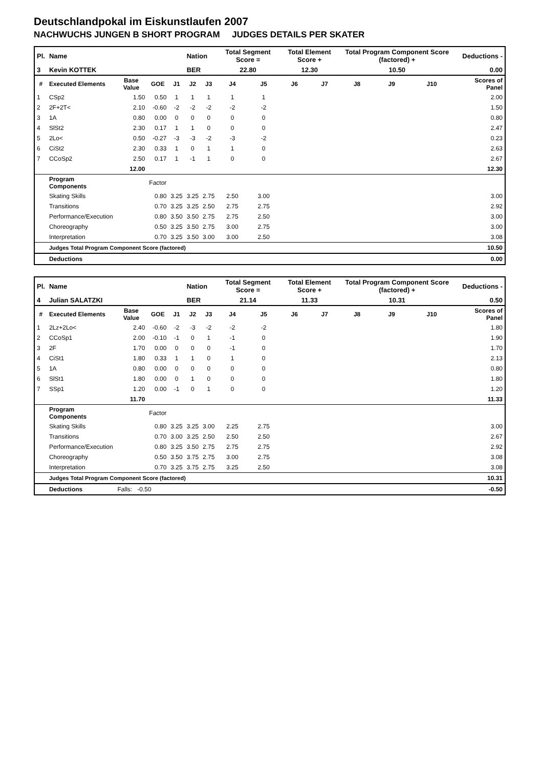Deutschlandpokal im Eiskunstlaufen 2007
NACHWUCHS JUNGEN B SHORT PROGRAM JUDGES DETAILS PER SKATER
| Pl. | Name | | | | Nation | | Total Segment Score = | | Total Element Score + | | Total Program Component Score (factored) + | | | Deductions - | |
| 3 | Kevin KOTTEK | | | | BER | | 22.80 | | 12.30 | | 10.50 | | | 0.00 | |
| # | Executed Elements | Base Value | GOE | J1 | J2 | J3 | J4 | J5 | J6 | J7 | J8 | J9 | J10 | | Scores of Panel |
| 1 | CSp2 | 1.50 | 0.50 | 1 | 1 | 1 | 1 | 1 | | | | | | | 2.00 |
| 2 | 2F+2T< | 2.10 | -0.60 | -2 | -2 | -2 | -2 | -2 | | | | | | | 1.50 |
| 3 | 1A | 0.80 | 0.00 | 0 | 0 | 0 | 0 | 0 | | | | | | | 0.80 |
| 4 | SlSt2 | 2.30 | 0.17 | 1 | 1 | 0 | 0 | 0 | | | | | | | 2.47 |
| 5 | 2Lo< | 0.50 | -0.27 | -3 | -3 | -2 | -3 | -2 | | | | | | | 0.23 |
| 6 | CiSt2 | 2.30 | 0.33 | 1 | 0 | 1 | 1 | 0 | | | | | | | 2.63 |
| 7 | CCoSp2 | 2.50 | 0.17 | 1 | -1 | 1 | 0 | 0 | | | | | | | 2.67 |
| | | 12.00 | | | | | | | | | | | | | 12.30 |
| | Program Components | | Factor | | | | | | | | | | | | |
| | Skating Skills | | 0.80 | 3.25 | 3.25 | 2.75 | 2.50 | 3.00 | | | | | | | 3.00 |
| | Transitions | | 0.70 | 3.25 | 3.25 | 2.50 | 2.75 | 2.75 | | | | | | | 2.92 |
| | Performance/Execution | | 0.80 | 3.50 | 3.50 | 2.75 | 2.75 | 2.50 | | | | | | | 3.00 |
| | Choreography | | 0.50 | 3.25 | 3.50 | 2.75 | 3.00 | 2.75 | | | | | | | 3.00 |
| | Interpretation | | 0.70 | 3.25 | 3.50 | 3.00 | 3.00 | 2.50 | | | | | | | 3.08 |
| | Judges Total Program Component Score (factored) | | | | | | | | | | | | | | 10.50 |
| | Deductions | | | | | | | | | | | | | | 0.00 |
| Pl. | Name | | | | Nation | | Total Segment Score = | | Total Element Score + | | Total Program Component Score (factored) + | | | Deductions - | |
| 4 | Julian SALATZKI | | | | BER | | 21.14 | | 11.33 | | 10.31 | | | 0.50 | |
| # | Executed Elements | Base Value | GOE | J1 | J2 | J3 | J4 | J5 | J6 | J7 | J8 | J9 | J10 | | Scores of Panel |
| 1 | 2Lz+2Lo< | 2.40 | -0.60 | -2 | -3 | -2 | -2 | -2 | | | | | | | 1.80 |
| 2 | CCoSp1 | 2.00 | -0.10 | -1 | 0 | 1 | -1 | 0 | | | | | | | 1.90 |
| 3 | 2F | 1.70 | 0.00 | 0 | 0 | 0 | -1 | 0 | | | | | | | 1.70 |
| 4 | CiSt1 | 1.80 | 0.33 | 1 | 1 | 0 | 1 | 0 | | | | | | | 2.13 |
| 5 | 1A | 0.80 | 0.00 | 0 | 0 | 0 | 0 | 0 | | | | | | | 0.80 |
| 6 | SlSt1 | 1.80 | 0.00 | 0 | 1 | 0 | 0 | 0 | | | | | | | 1.80 |
| 7 | SSp1 | 1.20 | 0.00 | -1 | 0 | 1 | 0 | 0 | | | | | | | 1.20 |
| | | 11.70 | | | | | | | | | | | | | 11.33 |
| | Program Components | | Factor | | | | | | | | | | | | |
| | Skating Skills | | 0.80 | 3.25 | 3.25 | 3.00 | 2.25 | 2.75 | | | | | | | 3.00 |
| | Transitions | | 0.70 | 3.00 | 3.25 | 2.50 | 2.50 | 2.50 | | | | | | | 2.67 |
| | Performance/Execution | | 0.80 | 3.25 | 3.50 | 2.75 | 2.75 | 2.75 | | | | | | | 2.92 |
| | Choreography | | 0.50 | 3.50 | 3.75 | 2.75 | 3.00 | 2.75 | | | | | | | 3.08 |
| | Interpretation | | 0.70 | 3.25 | 3.75 | 2.75 | 3.25 | 2.50 | | | | | | | 3.08 |
| | Judges Total Program Component Score (factored) | | | | | | | | | | | | | | 10.31 |
| | Deductions | Falls: -0.50 | | | | | | | | | | | | | -0.50 |